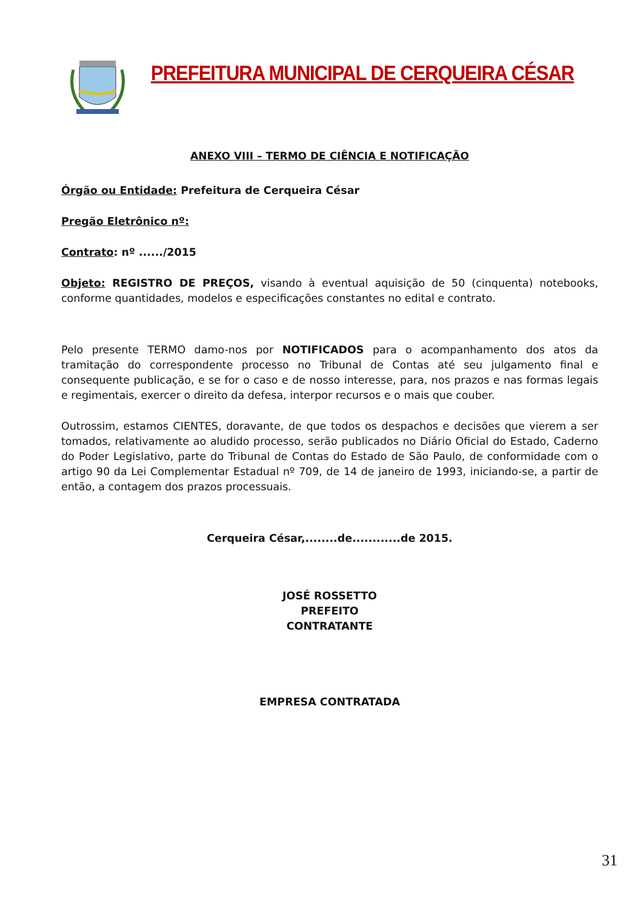PREFEITURA MUNICIPAL DE CERQUEIRA CÉSAR
ANEXO VIII – TERMO DE CIÊNCIA E NOTIFICAÇÃO
Órgão ou Entidade: Prefeitura de Cerqueira César
Pregão Eletrônico nº:
Contrato: nº ....../2015
Objeto: REGISTRO DE PREÇOS, visando à eventual aquisição de 50 (cinquenta) notebooks, conforme quantidades, modelos e especificações constantes no edital e contrato.
Pelo presente TERMO damo-nos por NOTIFICADOS para o acompanhamento dos atos da tramitação do correspondente processo no Tribunal de Contas até seu julgamento final e consequente publicação, e se for o caso e de nosso interesse, para, nos prazos e nas formas legais e regimentais, exercer o direito da defesa, interpor recursos e o mais que couber.
Outrossim, estamos CIENTES, doravante, de que todos os despachos e decisões que vierem a ser tomados, relativamente ao aludido processo, serão publicados no Diário Oficial do Estado, Caderno do Poder Legislativo, parte do Tribunal de Contas do Estado de São Paulo, de conformidade com o artigo 90 da Lei Complementar Estadual nº 709, de 14 de janeiro de 1993, iniciando-se, a partir de então, a contagem dos prazos processuais.
Cerqueira César,........de............de 2015.
JOSÉ ROSSETTO
PREFEITO
CONTRATANTE
EMPRESA CONTRATADA
31